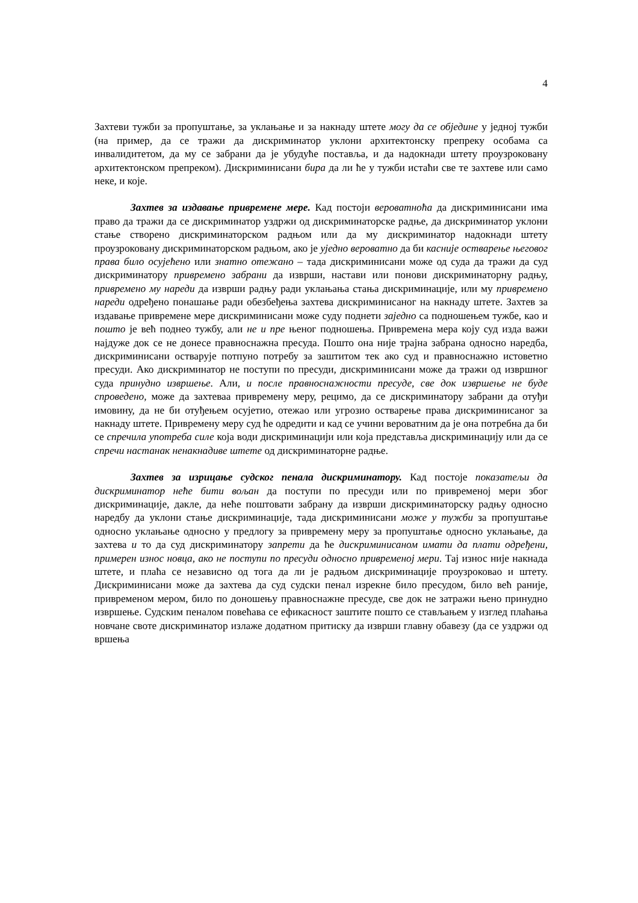4
Захтеви тужби за пропуштање, за уклањање и за накнаду штете могу да се обједине у једној тужби (на пример, да се тражи да дискриминатор уклони архитектонску препреку особама са инвалидитетом, да му се забрани да је убудуће поставља, и да надокнади штету проузроковану архитектонском препреком). Дискриминисани бира да ли ће у тужби истаћи све те захтеве или само неке, и које.
Захтев за издавање привремене мере. Кад постоји вероватноћа да дискриминисани има право да тражи да се дискриминатор уздржи од дискриминаторске радње, да дискриминатор уклони стање створено дискриминаторском радњом или да му дискриминатор надокнади штету проузроковану дискриминаторском радњом, ако је уједно вероватно да би касније остварење његовог права било осујећено или знатно отежано – тада дискриминисани може од суда да тражи да суд дискриминатору привремено забрани да изврши, настави или понови дискриминаторну радњу, привремено му нареди да изврши радњу ради уклањања стања дискриминације, или му привремено нареди одређено понашање ради обезбеђења захтева дискриминисаног на накнаду штете. Захтев за издавање привремене мере дискриминисани може суду поднети заједно са подношењем тужбе, као и пошто је већ поднео тужбу, али не и пре њеног подношења. Привремена мера коју суд изда важи најдуже док се не донесе правноснажна пресуда. Пошто она није трајна забрана односно наредба, дискриминисани остварује потпуно потребу за заштитом тек ако суд и правноснажно истоветно пресуди. Ако дискриминатор не поступи по пресуди, дискриминисани може да тражи од извршног суда принудно извршење. Али, и после правноснажности пресуде, све док извршење не буде спроведено, може да захтеваа привремену меру, рецимо, да се дискриминатору забрани да отуђи имовину, да не би отуђењем осујетио, отежао или угрозио остварење права дискриминисаног за накнаду штете. Привремену меру суд ће одредити и кад се учини вероватним да је она потребна да би се спречила употреба силе која води дискриминацији или која представља дискриминацију или да се спречи настанак ненакнадиве штете од дискриминаторне радње.
Захтев за изрицање судског пенала дискриминатору. Кад постоје показатељи да дискриминатор неће бити вољан да поступи по пресуди или по привременој мери због дискриминације, дакле, да неће поштовати забрану да изврши дискриминаторску радњу односно наредбу да уклони стање дискриминације, тада дискриминисани може у тужби за пропуштање односно уклањање односно у предлогу за привремену меру за пропуштање односно уклањање, да захтева и то да суд дискриминатору запрети да ће дискриминисаном имати да плати одређени, примерен износ новца, ако не поступи по пресуди односно привременој мери. Тај износ није накнада штете, и плаћа се независно од тога да ли је радњом дискриминације проузроковао и штету. Дискриминисани може да захтева да суд судски пенал изрекне било пресудом, било већ раније, привременом мером, било по доношењу правноснажне пресуде, све док не затражи њено принудно извршење. Судским пеналом повећава се ефикасност заштите пошто се стављањем у изглед плаћања новчане своте дискриминатор излаже додатном притиску да изврши главну обавезу (да се уздржи од вршења